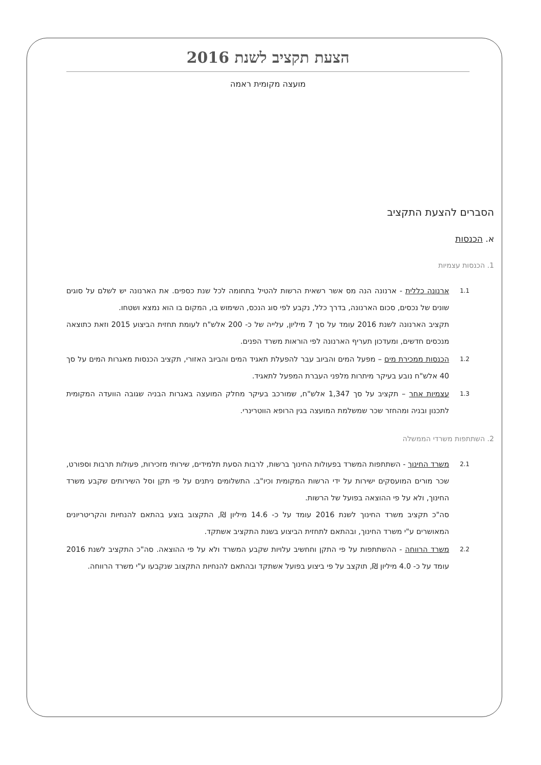הצעת תקציב לשנת 2016
מועצה מקומית ראמה
הסברים להצעת התקציב
א. הכנסות
1. הכנסות עצמיות
1.1
ארנונה כללית - ארנונה הנה מס אשר רשאית הרשות להטיל בתחומה לכל שנת כספים. את הארנונה יש לשלם על סוגים שונים של נכסים, סכום הארנונה, בדרך כלל, נקבע לפי סוג הנכס, השימוש בו, המקום בו הוא נמצא ושטחו.
תקציב הארנונה לשנת 2016 עומד על סך 7 מיליון, עלייה של כ- 200 אלש"ח לעומת תחזית הביצוע 2015 וזאת כתוצאה מנכסים חדשים, ומעדכון תעריף הארנונה לפי הוראות משרד הפנים.
1.2
הכנסות ממכירת מים – מפעל המים והביוב עבר להפעלת תאגיד המים והביוב האזורי, תקציב הכנסות מאגרות המים על סך 40 אלש"ח נובע בעיקר מיתרות מלפני העברת המפעל לתאגיד.
1.3
עצמיות אחר – תקציב על סך 1,347 אלש"ח, שמורכב בעיקר מחלק המועצה באגרות הבניה שגובה הוועדה המקומית לתכנון ובניה ומהחזר שכר שמשלמת המועצה בגין הרופא הווטרינרי.
2. השתתפות משרדי הממשלה
2.1
משרד החינוך - השתתפות המשרד בפעולות החינוך ברשות, לרבות הסעת תלמידים, שירותי מזכירות, פעולות תרבות וספורט, שכר מורים המועסקים ישירות על ידי הרשות המקומית וכיו"ב. התשלומים ניתנים על פי תקן וסל השירותים שקבע משרד החינוך, ולא על פי ההוצאה בפועל של הרשות.
סה"כ תקציב משרד החינוך לשנת 2016 עומד על כ- 14.6 מיליון ₪, התקצוב בוצע בהתאם להנחיות והקריטריונים המאושרים ע"י משרד החינוך, ובהתאם לתחזית הביצוע בשנת התקציב אשתקד.
2.2
משרד הרווחה - ההשתתפות על פי התקן וחחשיב עלויות שקבע המשרד ולא על פי ההוצאה. סה"כ התקציב לשנת 2016 עומד על כ- 4.0 מיליון ₪, תוקצב על פי ביצוע בפועל אשתקד ובהתאם להנחיות התקצוב שנקבעו ע"י משרד הרווחה.